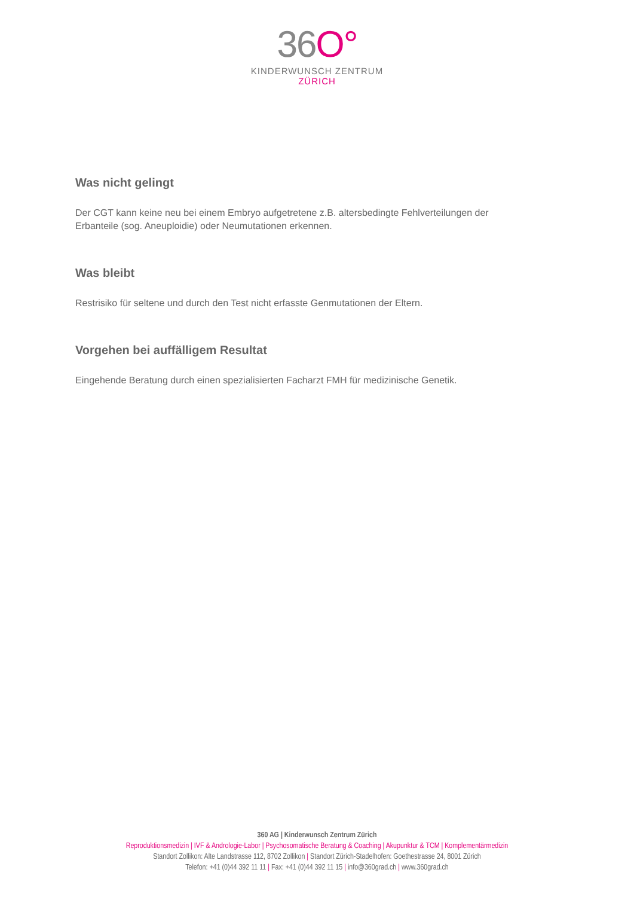36O°
KINDERWUNSCH ZENTRUM
ZÜRICH
Was nicht gelingt
Der CGT kann keine neu bei einem Embryo aufgetretene z.B. altersbedingte Fehlverteilungen der Erbanteile (sog. Aneuploidie) oder Neumutationen erkennen.
Was bleibt
Restrisiko für seltene und durch den Test nicht erfasste Genmutationen der Eltern.
Vorgehen bei auffälligem Resultat
Eingehende Beratung durch einen spezialisierten Facharzt FMH für medizinische Genetik.
360 AG | Kinderwunsch Zentrum Zürich
Reproduktionsmedizin | IVF & Andrologie-Labor | Psychosomatische Beratung & Coaching | Akupunktur & TCM | Komplementärmedizin
Standort Zollikon: Alte Landstrasse 112, 8702 Zollikon | Standort Zürich-Stadelhofen: Goethestrasse 24, 8001 Zürich
Telefon: +41 (0)44 392 11 11 | Fax: +41 (0)44 392 11 15 | info@360grad.ch | www.360grad.ch